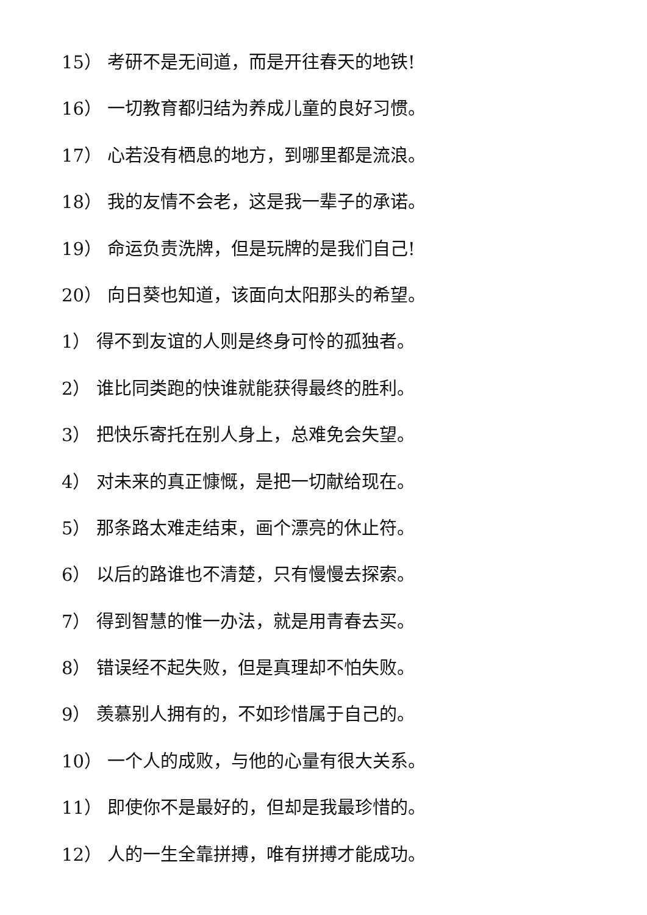15） 考研不是无间道，而是开往春天的地铁!
16） 一切教育都归结为养成儿童的良好习惯。
17） 心若没有栖息的地方，到哪里都是流浪。
18） 我的友情不会老，这是我一辈子的承诺。
19） 命运负责洗牌，但是玩牌的是我们自己!
20） 向日葵也知道，该面向太阳那头的希望。
1） 得不到友谊的人则是终身可怜的孤独者。
2） 谁比同类跑的快谁就能获得最终的胜利。
3） 把快乐寄托在别人身上，总难免会失望。
4） 对未来的真正慷慨，是把一切献给现在。
5） 那条路太难走结束，画个漂亮的休止符。
6） 以后的路谁也不清楚，只有慢慢去探索。
7） 得到智慧的惟一办法，就是用青春去买。
8） 错误经不起失败，但是真理却不怕失败。
9） 羡慕别人拥有的，不如珍惜属于自己的。
10） 一个人的成败，与他的心量有很大关系。
11） 即使你不是最好的，但却是我最珍惜的。
12） 人的一生全靠拼搏，唯有拼搏才能成功。